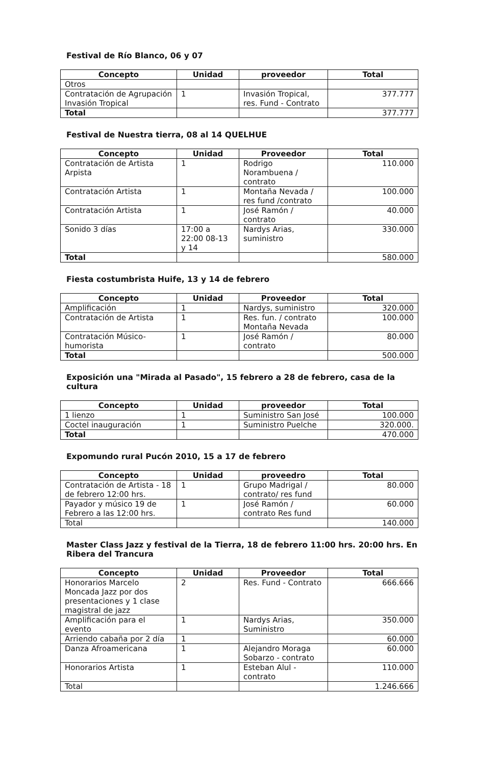Festival de Río Blanco, 06 y 07
| Concepto | Unidad | proveedor | Total |
| --- | --- | --- | --- |
| Otros | | | |
| Contratación de Agrupación Invasión Tropical | 1 | Invasión Tropical, res. Fund - Contrato | 377.777 |
| Total | | | 377.777 |
Festival de Nuestra tierra, 08 al 14 QUELHUE
| Concepto | Unidad | Proveedor | Total |
| --- | --- | --- | --- |
| Contratación de Artista Arpista | 1 | Rodrigo Norambuena / contrato | 110.000 |
| Contratación Artista | 1 | Montaña Nevada / res fund /contrato | 100.000 |
| Contratación Artista | 1 | José Ramón / contrato | 40.000 |
| Sonido 3 días | 17:00 a 22:00 08-13 y 14 | Nardys Arias, suministro | 330.000 |
| Total | | | 580.000 |
Fiesta costumbrista Huife, 13 y 14 de febrero
| Concepto | Unidad | Proveedor | Total |
| --- | --- | --- | --- |
| Amplificación | 1 | Nardys, suministro | 320.000 |
| Contratación de Artista | 1 | Res. fun. / contrato Montaña Nevada | 100.000 |
| Contratación Músico-humorista | 1 | José Ramón / contrato | 80.000 |
| Total | | | 500.000 |
Exposición una "Mirada al Pasado", 15 febrero a 28 de febrero, casa de la cultura
| Concepto | Unidad | proveedor | Total |
| --- | --- | --- | --- |
| 1 lienzo | 1 | Suministro San José | 100.000 |
| Coctel inauguración | 1 | Suministro Puelche | 320.000. |
| Total | | | 470.000 |
Expomundo rural Pucón 2010, 15 a 17 de febrero
| Concepto | Unidad | proveedro | Total |
| --- | --- | --- | --- |
| Contratación de Artista - 18 de febrero 12:00 hrs. | 1 | Grupo Madrigal / contrato/ res fund | 80.000 |
| Payador y músico 19 de Febrero a las 12:00 hrs. | 1 | José Ramón / contrato Res fund | 60.000 |
| Total | | | 140.000 |
Master Class Jazz y festival de la Tierra, 18 de febrero 11:00 hrs. 20:00 hrs. En Ribera del Trancura
| Concepto | Unidad | Proveedor | Total |
| --- | --- | --- | --- |
| Honorarios Marcelo Moncada Jazz por dos presentaciones y 1 clase magistral de jazz | 2 | Res. Fund - Contrato | 666.666 |
| Amplificación para el evento | 1 | Nardys Arias, Suministro | 350.000 |
| Arriendo cabaña por 2 día | 1 | | 60.000 |
| Danza Afroamericana | 1 | Alejandro Moraga Sobarzo - contrato | 60.000 |
| Honorarios Artista | 1 | Esteban Alul - contrato | 110.000 |
| Total | | | 1.246.666 |